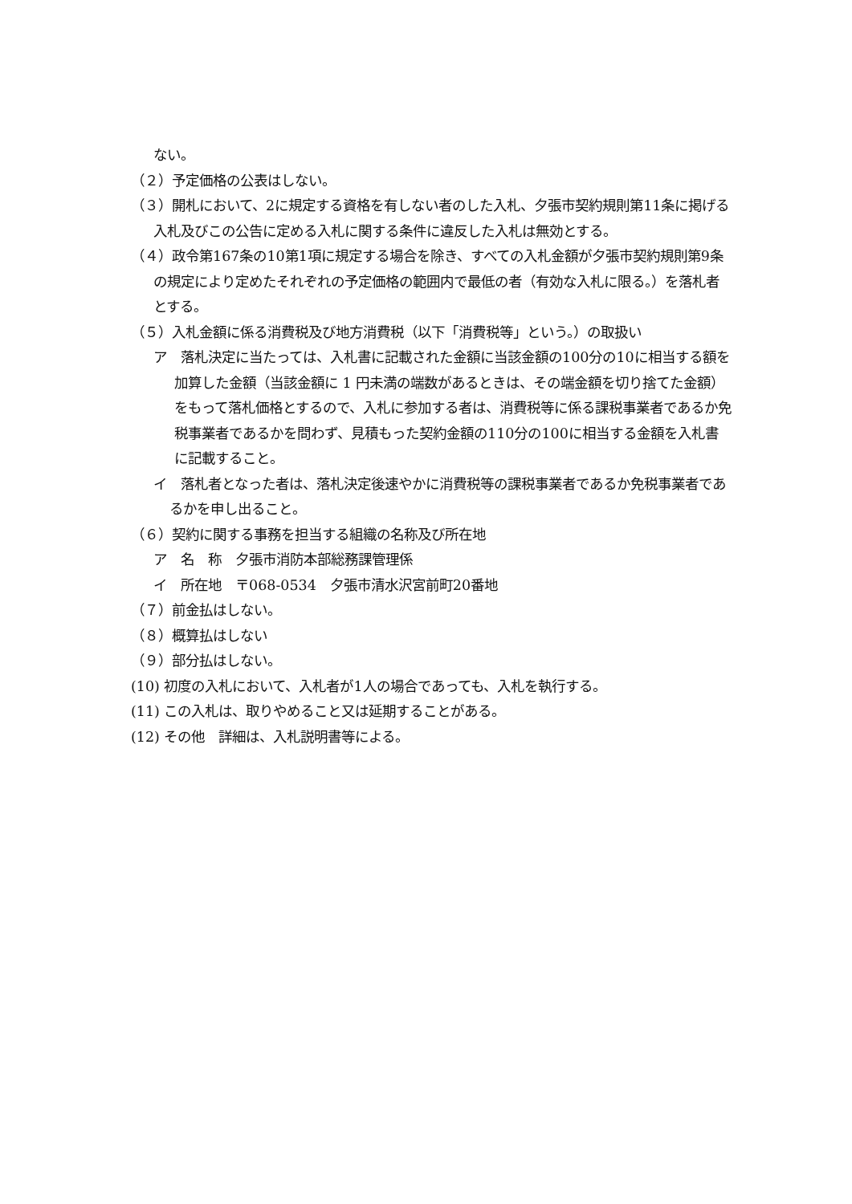ない。
（２）予定価格の公表はしない。
（３）開札において、2に規定する資格を有しない者のした入札、夕張市契約規則第11条に掲げる入札及びこの公告に定める入札に関する条件に違反した入札は無効とする。
（４）政令第167条の10第1項に規定する場合を除き、すべての入札金額が夕張市契約規則第9条の規定により定めたそれぞれの予定価格の範囲内で最低の者（有効な入札に限る。）を落札者とする。
（５）入札金額に係る消費税及び地方消費税（以下「消費税等」という。）の取扱い
ア　落札決定に当たっては、入札書に記載された金額に当該金額の100分の10に相当する額を加算した金額（当該金額に 1 円未満の端数があるときは、その端金額を切り捨てた金額）をもって落札価格とするので、入札に参加する者は、消費税等に係る課税事業者であるか免税事業者であるかを問わず、見積もった契約金額の110分の100に相当する金額を入札書に記載すること。
イ　落札者となった者は、落札決定後速やかに消費税等の課税事業者であるか免税事業者であるかを申し出ること。
（６）契約に関する事務を担当する組織の名称及び所在地
ア　名　称　夕張市消防本部総務課管理係
イ　所在地　〒068-0534　夕張市清水沢宮前町20番地
（７）前金払はしない。
（８）概算払はしない
（９）部分払はしない。
(10) 初度の入札において、入札者が1人の場合であっても、入札を執行する。
(11) この入札は、取りやめること又は延期することがある。
(12) その他　詳細は、入札説明書等による。